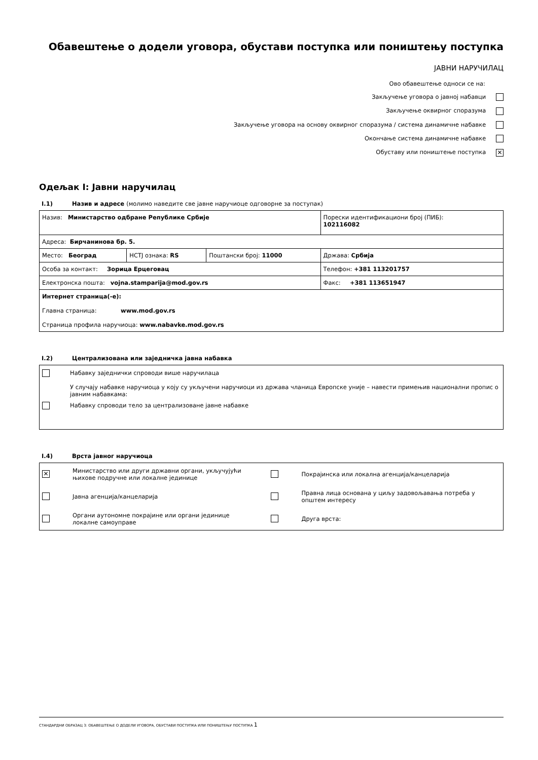Обавештење о додели уговора, обустави поступка или поништењу поступка
ЈАВНИ НАРУЧИЛАЦ
Ово обавештење односи се на:
Закључење уговора о јавној набавци
Закључење оквирног споразума
Закључење уговора на основу оквирног споразума / система динамичне набавке
Окончање система динамичне набавке
Обуставу или поништење поступка ✕
Одељак I: Јавни наручилац
I.1) Назив и адресе (молимо наведите све јавне наручиоце одговорне за поступак)
| Назив: Министарство одбране Републике Србије | | | Порески идентификациони број (ПИБ): 102116082 |
| Адреса: Бирчанинова бр. 5. | | | |
| Место: Београд | НСТЈ ознака: RS | Поштански број: 11000 | Држава: Србија |
| Особа за контакт: Зорица Ерцеговац | | | Телефон: +381 113201757 |
| Електронска пошта: vojna.stamparija@mod.gov.rs | | | Факс: +381 113651947 |
| Интернет страница(-е): Главна страница: www.mod.gov.rs Страница профила наручиоца: www.nabavke.mod.gov.rs | | | |
I.2) Централизована или заједничка јавна набавка
Набавку заједнички спроводи више наручилаца
У случају набавке наручиоца у коју су укључени наручиоци из држава чланица Европске уније – навести примењив национални пропис о јавним набавкама:
Набавку спроводи тело за централизоване јавне набавке
I.4) Врста јавног наручиоца
| ✕ | Министарство или други државни органи, укључујући њихове подручне или локалне јединице | | Покрајинска или локална агенција/канцеларија |
| | Јавна агенција/канцеларија | | Правна лица основана у циљу задовољавања потреба у општем интересу |
| | Органи аутономне покрајине или органи јединице локалне самоуправе | | Друга врста: |
СТАНДАРДНИ ОБРАЗАЦ 3: ОБАВЕШТЕЊЕ О ДОДЕЛИ УГОВОРА, ОБУСТАВИ ПОСТУПКА ИЛИ ПОНИШТЕЊУ ПОСТУПКА 1